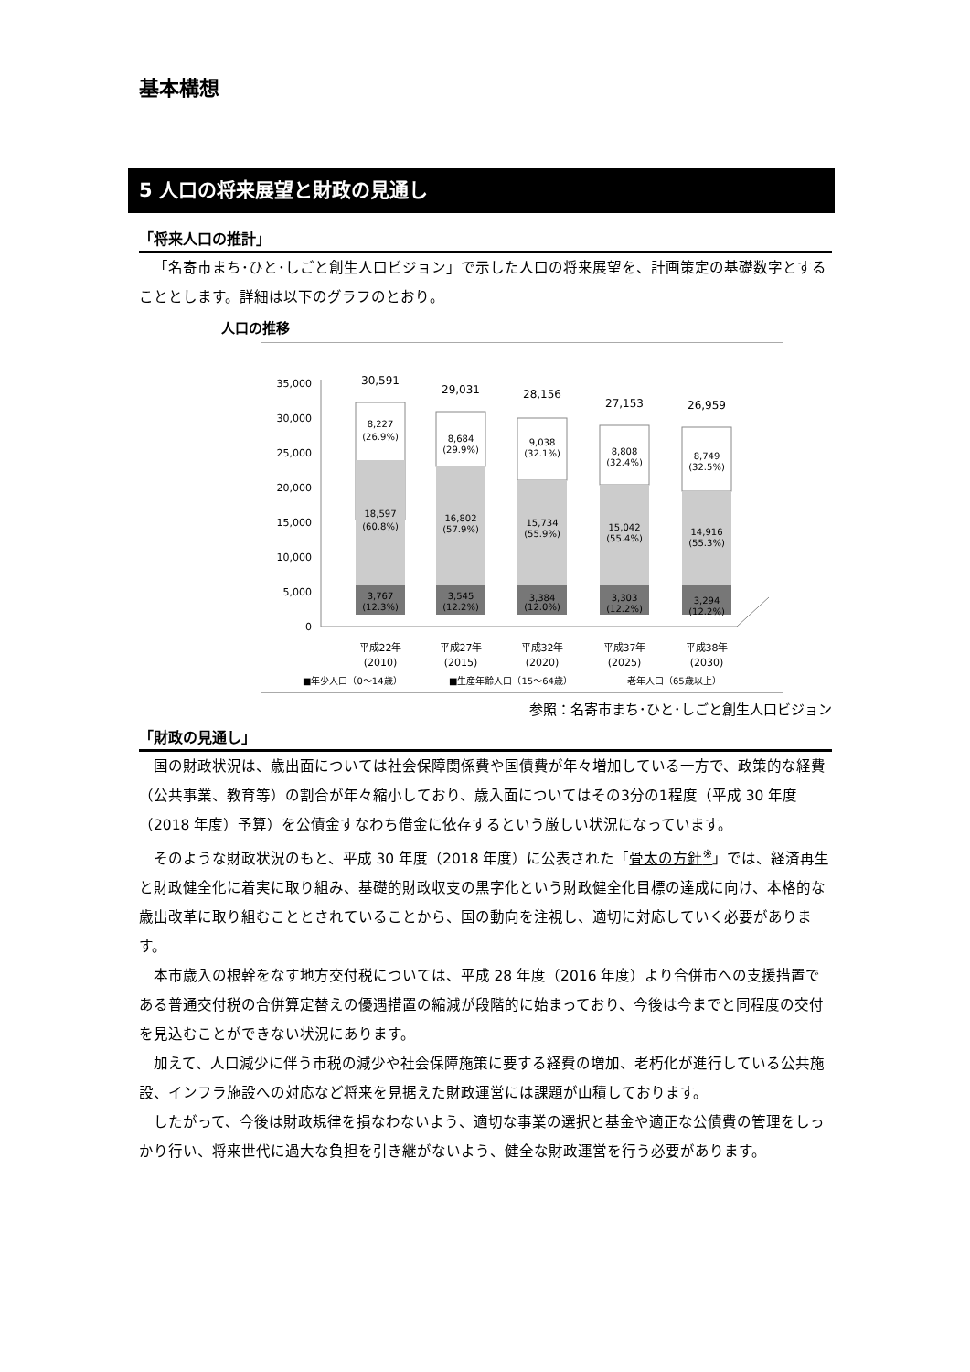基本構想
5 人口の将来展望と財政の見通し
「将来人口の推計」
「名寄市まち･ひと･しごと創生人口ビジョン」で示した人口の将来展望を、計画策定の基礎数字とすることとします。詳細は以下のグラフのとおり。
人口の推移
35,000
30,000
25,000
20,000
15,000
10,000
5,000
0
30,591
8,227
(26.9%)
18,597
(60.8%)
3,767
(12.3%)
平成22年
(2010)
29,031
8,684
(29.9%)
16,802
(57.9%)
3,545
(12.2%)
平成27年
(2015)
28,156
9,038
(32.1%)
15,734
(55.9%)
3,384
(12.0%)
平成32年
(2020)
27,153
8,808
(32.4%)
15,042
(55.4%)
3,303
(12.2%)
平成37年
(2025)
26,959
8,749
(32.5%)
14,916
(55.3%)
3,294
(12.2%)
平成38年
(2030)
■年少人口（0～14歳）
■生産年齢人口（15～64歳）
老年人口（65歳以上）
参照：名寄市まち･ひと･しごと創生人口ビジョン
「財政の見通し」
国の財政状況は、歳出面については社会保障関係費や国債費が年々増加している一方で、政策的な経費（公共事業、教育等）の割合が年々縮小しており、歳入面についてはその3分の1程度（平成 30 年度（2018 年度）予算）を公債金すなわち借金に依存するという厳しい状況になっています。
そのような財政状況のもと、平成 30 年度（2018 年度）に公表された「骨太の方針<sup>※</sup>」では、経済再生と財政健全化に着実に取り組み、基礎的財政収支の黒字化という財政健全化目標の達成に向け、本格的な歳出改革に取り組むこととされていることから、国の動向を注視し、適切に対応していく必要があります。
本市歳入の根幹をなす地方交付税については、平成 28 年度（2016 年度）より合併市への支援措置である普通交付税の合併算定替えの優遇措置の縮減が段階的に始まっており、今後は今までと同程度の交付を見込むことができない状況にあります。
加えて、人口減少に伴う市税の減少や社会保障施策に要する経費の増加、老朽化が進行している公共施設、インフラ施設への対応など将来を見据えた財政運営には課題が山積しております。
したがって、今後は財政規律を損なわないよう、適切な事業の選択と基金や適正な公債費の管理をしっかり行い、将来世代に過大な負担を引き継がないよう、健全な財政運営を行う必要があります。